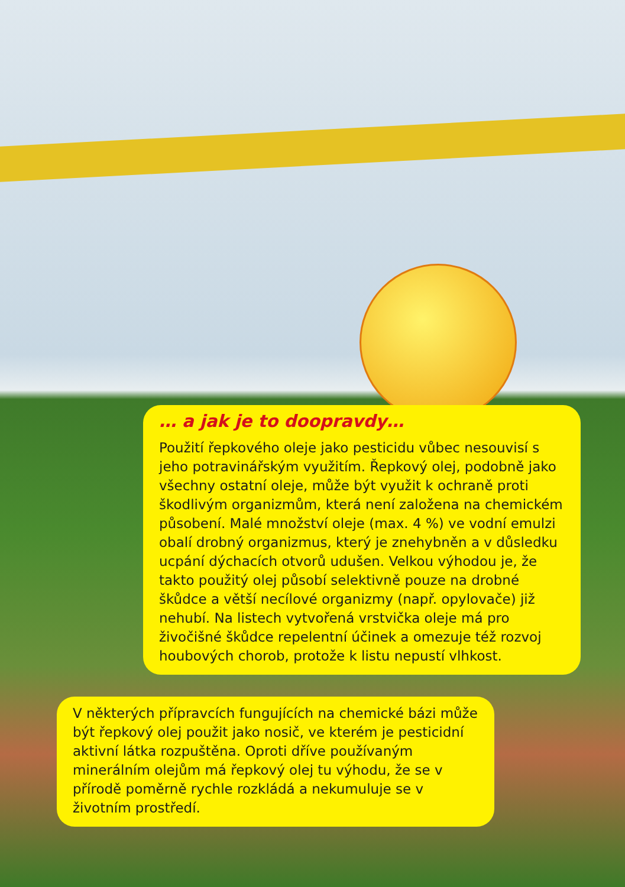… a jak je to doopravdy…
Použití řepkového oleje jako pesticidu vůbec nesouvisí s jeho potravinářským využitím. Řepkový olej, podobně jako všechny ostatní oleje, může být využit k ochraně proti škodlivým organizmům, která není založena na chemickém působení. Malé množství oleje (max. 4 %) ve vodní emulzi obalí drobný organizmus, který je znehybněn a v důsledku ucpání dýchacích otvorů udušen. Velkou výhodou je, že takto použitý olej působí selektivně pouze na drobné škůdce a větší necílové organizmy (např. opylovače) již nehubí. Na listech vytvořená vrstvička oleje má pro živočišné škůdce repelentní účinek a omezuje též rozvoj houbových chorob, protože k listu nepustí vlhkost.
V některých přípravcích fungujících na chemické bázi může být řepkový olej použit jako nosič, ve kterém je pesticidní aktivní látka rozpuštěna. Oproti dříve používaným minerálním olejům má řepkový olej tu výhodu, že se v přírodě poměrně rychle rozkládá a nekumuluje se v životním prostředí.